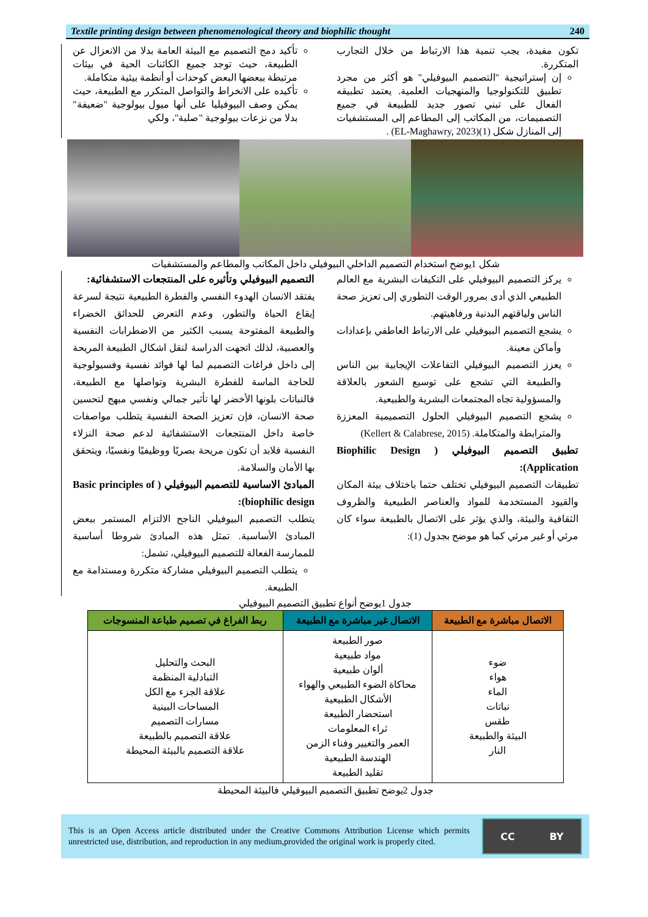Textile printing design between phenomenological theory and biophilic thought 240
تأكيد دمج التصميم مع البيئة العامة بدلا من الانعزال عن الطبيعة، حيث توجد جميع الكائنات الحية في بيئات مرتبطة ببعضها البعض كوحدات أو أنظمة بيئية متكاملة.
تأكيده على الانخراط والتواصل المتكرر مع الطبيعة، حيث يمكن وصف البيوفيليا على أنها ميول بيولوجية "ضعيفة" بدلا من نزعات بيولوجية "صلبة"، ولكي
تكون مفيدة، يجب تنمية هذا الارتباط من خلال التجارب المتكررة.
إن إستراتيجية "التصميم البيوفيلي" هو أكثر من مجرد تطبيق للتكنولوجيا والمنهجيات العلمية. يعتمد تطبيقه الفعال على تبني تصور جديد للطبيعة في جميع التصميمات، من المكاتب إلى المطاعم إلى المستشفيات إلى المنازل شكل (1)(EL-Maghawry, 2023) .
شكل 1يوضح استخدام التصميم الداخلي البيوفيلي داخل المكاتب والمطاعم والمستشفيات
التصميم البيوفيلي وتأثيره على المنتجعات الاستشفائية:
يفتقد الانسان الهدوء النفسي والفطرة الطبيعية نتيجة لسرعة إيقاع الحياة والتطور، وعدم التعرض للحدائق الخضراء والطبيعة المفتوحة يسبب الكثير من الاضطرابات النفسية والعصبية، لذلك اتجهت الدراسة لنقل اشكال الطبيعة المريحة إلى داخل فراغات التصميم لما لها فوائد نفسية وفسيولوجية للحاجة الماسة للفطرة البشرية وتواصلها مع الطبيعة، فالنباتات بلونها الأخضر لها تأثير جمالي ونفسي مبهج لتحسين صحة الانسان، فإن تعزيز الصحة النفسية يتطلب مواصفات خاصة داخل المنتجعات الاستشفائية لدعم صحة النزلاء النفسية فلابد أن تكون مريحة بصريًا ووظيفيًا ونفسيًا، ويتحقق بها الأمان والسلامة.
المبادئ الاساسية للتصميم البيوفيلي ( Basic principles of biophilic design):
يتطلب التصميم البيوفيلي الناجح الالتزام المستمر ببعض المبادئ الأساسية. تمثل هذه المبادئ شروطا أساسية للممارسة الفعالة للتصميم البيوفيلي، تشمل:
يتطلب التصميم البيوفيلي مشاركة متكررة ومستدامة مع الطبيعة.
يركز التصميم البيوفيلي على التكيفات البشرية مع العالم الطبيعي الذي أدى بمرور الوقت التطوري إلى تعزيز صحة الناس ولياقتهم البدنية ورفاهيتهم.
يشجع التصميم البيوفيلي على الارتباط العاطفي بإعدادات وأماكن معينة.
يعزز التصميم البيوفيلي التفاعلات الإيجابية بين الناس والطبيعة التي تشجع على توسيع الشعور بالعلاقة والمسؤولية تجاه المجتمعات البشرية والطبيعية.
يشجع التصميم البيوفيلي الحلول التصميمية المعززة والمترابطة والمتكاملة. (Kellert & Calabrese, 2015)
تطبيق التصميم البيوفيلي ( Biophilic Design Application):
تطبيقات التصميم البيوفيلي تختلف حتما باختلاف بيئة المكان والقيود المستخدمة للمواد والعناصر الطبيعية والظروف الثقافية والبيئة، والذي يؤثر على الاتصال بالطبيعة سواء كان مرئي أو غير مرئي كما هو موضح بجدول (1):
جدول 1يوضح أنواع تطبيق التصميم البيوفيلي
| الاتصال مباشرة مع الطبيعة | الاتصال غير مباشرة مع الطبيعة | ربط الفراغ في تصميم طباعة المنسوجات |
| --- | --- | --- |
| ضوء هواء الماء نباتات طقس البيئة والطبيعة النار | صور الطبيعة مواد طبيعية ألوان طبيعية محاكاة الضوء الطبيعي والهواء الأشكال الطبيعية استحضار الطبيعة ثراء المعلومات العمر والتغيير وفناء الزمن الهندسة الطبيعية تقليد الطبيعة | البحث والتحليل التبادلية المنظمة علاقة الجزء مع الكل المساحات البينية مسارات التصميم علاقة التصميم بالطبيعة علاقة التصميم بالبيئة المحيطة |
جدول 2يوضح تطبيق التصميم البيوفيلي فالبيئة المحيطة
This is an Open Access article distributed under the Creative Commons Attribution License which permits unrestricted use, distribution, and reproduction in any medium,provided the original work is properly cited.
CC BY